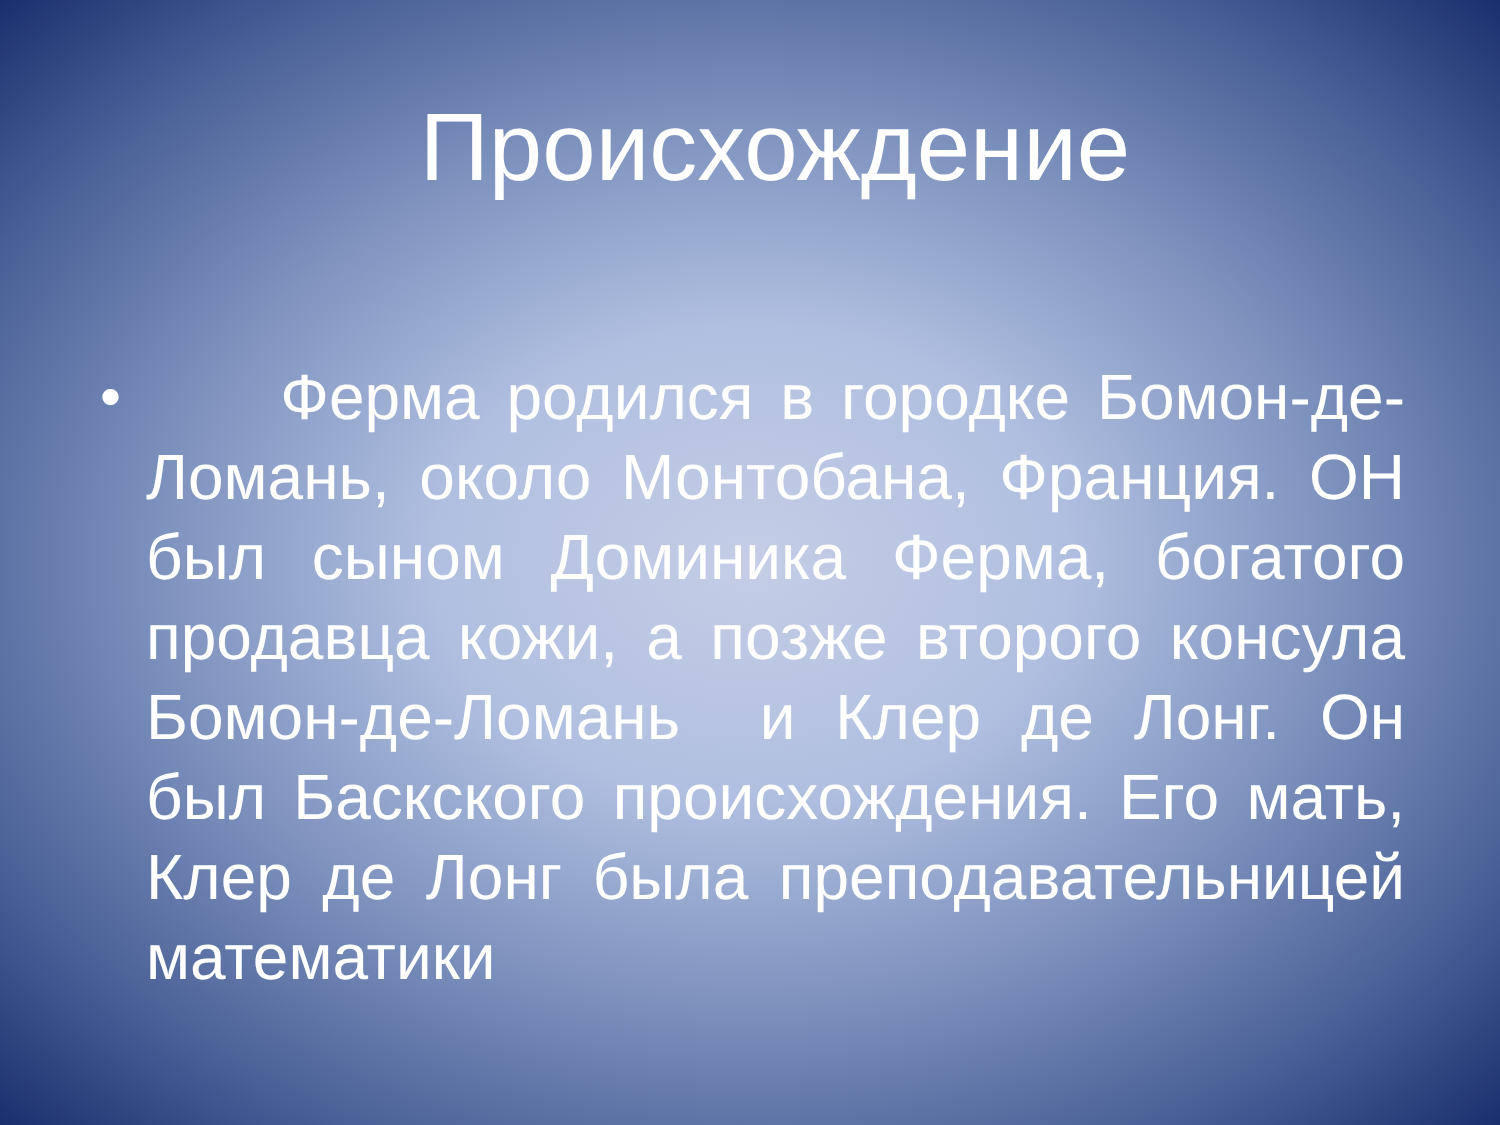Происхождение
• Ферма родился в городке Бомон-де-Ломань, около Монтобана, Франция. ОН был сыном Доминика Ферма, богатого продавца кожи, а позже второго консула Бомон-де-Ломань и Клер де Лонг. Он был Баскского происхождения. Его мать, Клер де Лонг была преподавательницей математики